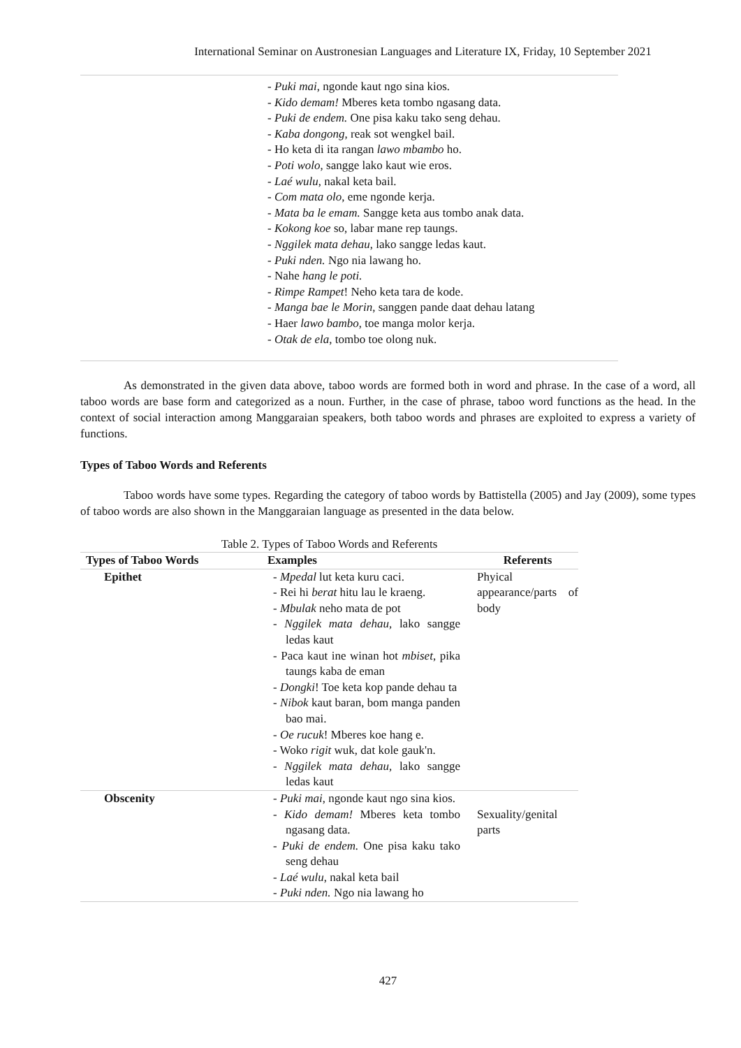International Seminar on Austronesian Languages and Literature IX, Friday, 10 September 2021
- Puki mai, ngonde kaut ngo sina kios.
- Kido demam! Mberes keta tombo ngasang data.
- Puki de endem. One pisa kaku tako seng dehau.
- Kaba dongong, reak sot wengkel bail.
- Ho keta di ita rangan lawo mbambo ho.
- Poti wolo, sangge lako kaut wie eros.
- Laé wulu, nakal keta bail.
- Com mata olo, eme ngonde kerja.
- Mata ba le emam. Sangge keta aus tombo anak data.
- Kokong koe so, labar mane rep taungs.
- Nggilek mata dehau, lako sangge ledas kaut.
- Puki nden. Ngo nia lawang ho.
- Nahe hang le poti.
- Rimpe Rampet! Neho keta tara de kode.
- Manga bae le Morin, sanggen pande daat dehau latang
- Haer lawo bambo, toe manga molor kerja.
- Otak de ela, tombo toe olong nuk.
As demonstrated in the given data above, taboo words are formed both in word and phrase. In the case of a word, all taboo words are base form and categorized as a noun. Further, in the case of phrase, taboo word functions as the head. In the context of social interaction among Manggaraian speakers, both taboo words and phrases are exploited to express a variety of functions.
Types of Taboo Words and Referents
Taboo words have some types. Regarding the category of taboo words by Battistella (2005) and Jay (2009), some types of taboo words are also shown in the Manggaraian language as presented in the data below.
Table 2. Types of Taboo Words and Referents
| Types of Taboo Words | Examples | Referents |
| --- | --- | --- |
| Epithet | - Mpedal lut keta kuru caci. - Rei hi berat hitu lau le kraeng. - Mbulak neho mata de pot - Nggilek mata dehau, lako sangge ledas kaut - Paca kaut ine winan hot mbiset , pika taungs kaba de eman - Dongki ! Toe keta kop pande dehau ta - Nibok kaut baran, bom manga panden bao mai. - Oe rucuk ! Mberes koe hang e. - Woko rigit wuk, dat kole gauk'n. - Nggilek mata dehau, lako sangge ledas kaut | Phyical appearance/parts of body |
| Obscenity | - Puki mai , ngonde kaut ngo sina kios. - Kido demam! Mberes keta tombo ngasang data. - Puki de endem. One pisa kaku tako seng dehau - Laé wulu , nakal keta bail - Puki nden. Ngo nia lawang ho | Sexuality/genital parts |
427